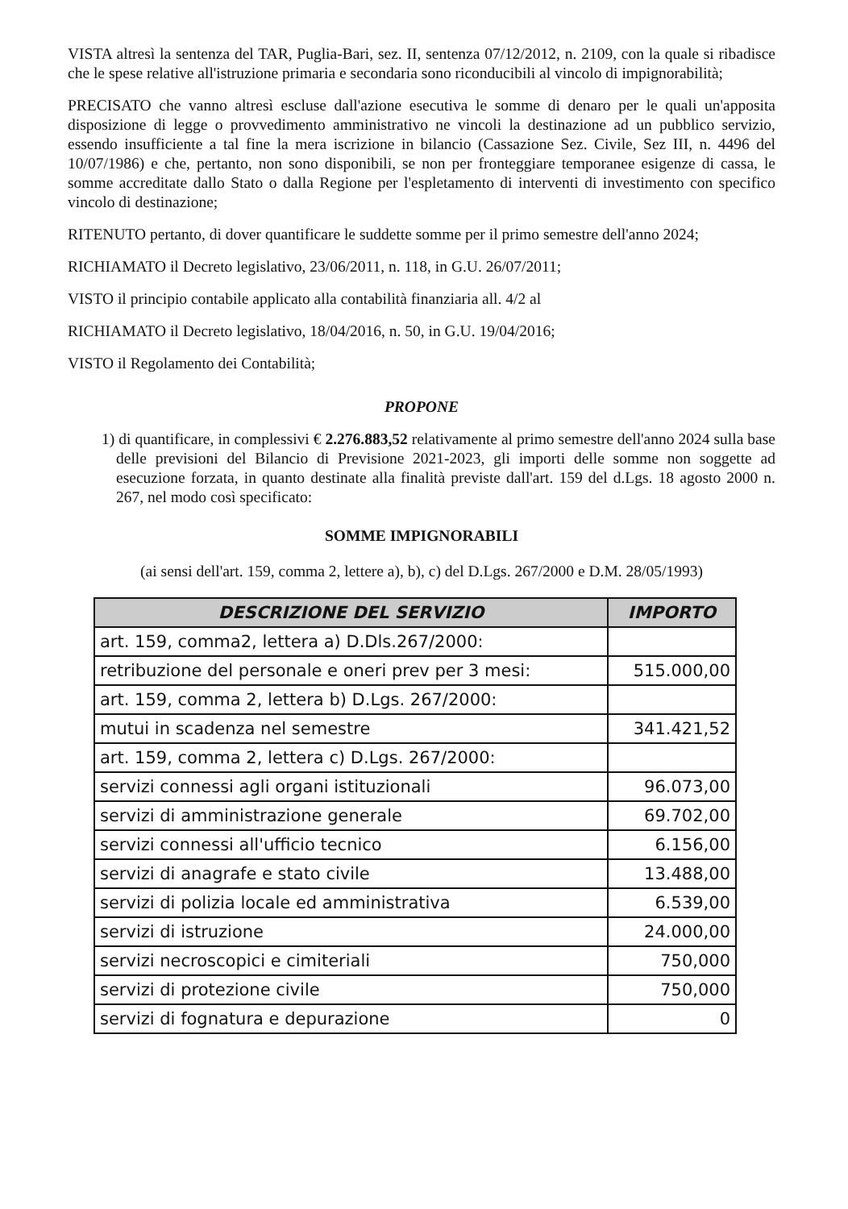VISTA altresì la sentenza del TAR, Puglia-Bari, sez. II, sentenza 07/12/2012, n. 2109, con la quale si ribadisce che le spese relative all'istruzione primaria e secondaria sono riconducibili al vincolo di impignorabilità;
PRECISATO che vanno altresì escluse dall'azione esecutiva le somme di denaro per le quali un'apposita disposizione di legge o provvedimento amministrativo ne vincoli la destinazione ad un pubblico servizio, essendo insufficiente a tal fine la mera iscrizione in bilancio (Cassazione Sez. Civile, Sez III, n. 4496 del 10/07/1986) e che, pertanto, non sono disponibili, se non per fronteggiare temporanee esigenze di cassa, le somme accreditate dallo Stato o dalla Regione per l'espletamento di interventi di investimento con specifico vincolo di destinazione;
RITENUTO pertanto, di dover quantificare le suddette somme per il primo semestre dell'anno 2024;
RICHIAMATO il Decreto legislativo, 23/06/2011, n. 118, in G.U. 26/07/2011;
VISTO il principio contabile applicato alla contabilità finanziaria all. 4/2 al
RICHIAMATO il Decreto legislativo, 18/04/2016, n. 50, in G.U. 19/04/2016;
VISTO il Regolamento dei Contabilità;
PROPONE
1) di quantificare, in complessivi € 2.276.883,52 relativamente al primo semestre dell'anno 2024 sulla base delle previsioni del Bilancio di Previsione 2021-2023, gli importi delle somme non soggette ad esecuzione forzata, in quanto destinate alla finalità previste dall'art. 159 del d.Lgs. 18 agosto 2000 n. 267, nel modo così specificato:
SOMME IMPIGNORABILI
(ai sensi dell'art. 159, comma 2, lettere a), b), c) del D.Lgs. 267/2000 e D.M. 28/05/1993)
| DESCRIZIONE DEL SERVIZIO | IMPORTO |
| --- | --- |
| art. 159, comma2, lettera a) D.Dls.267/2000: | |
| retribuzione del personale e oneri prev per 3 mesi: | 515.000,00 |
| art. 159, comma 2, lettera b) D.Lgs. 267/2000: | |
| mutui in scadenza nel semestre | 341.421,52 |
| art. 159, comma 2, lettera c) D.Lgs. 267/2000: | |
| servizi connessi agli organi istituzionali | 96.073,00 |
| servizi di amministrazione generale | 69.702,00 |
| servizi connessi all'ufficio tecnico | 6.156,00 |
| servizi di anagrafe e stato civile | 13.488,00 |
| servizi di polizia locale ed amministrativa | 6.539,00 |
| servizi di istruzione | 24.000,00 |
| servizi necroscopici e cimiteriali | 750,000 |
| servizi di protezione civile | 750,000 |
| servizi di fognatura e depurazione | 0 |